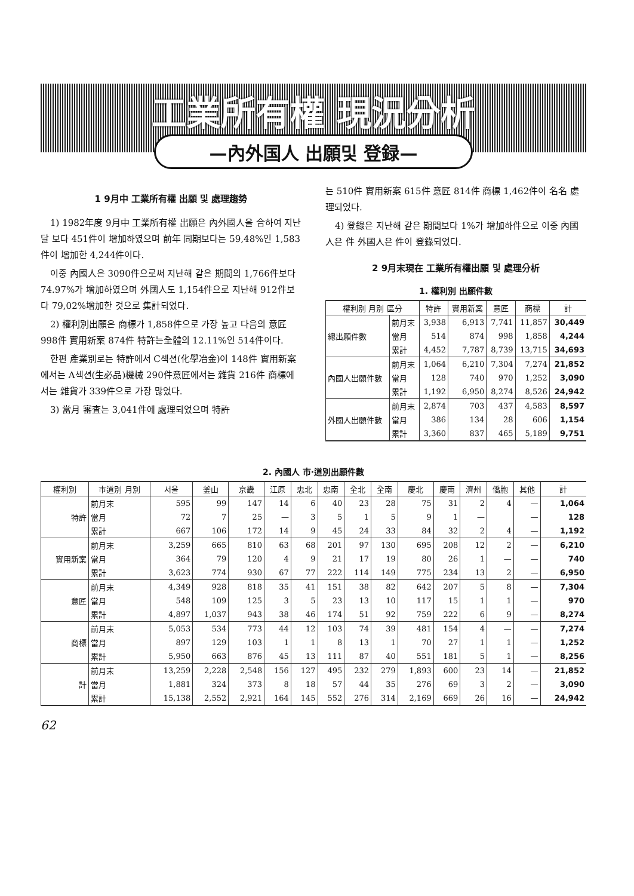工業所有權 現況分析
—內外国人 出願및 登録—
1 9月中 工業所有權 出願 및 處理趨勢
1) 1982年度 9月中 工業所有權 出願은 內外國人을 合하여 지난달 보다 451件이 增加하였으며 前年 同期보다는 59,48%인 1,583件이 增加한 4,244件이다.
이중 內國人은 3090件으로써 지난해 같은 期間의 1,766件보다 74.97%가 增加하였으며 外國人도 1,154件으로 지난해 912件보다 79,02%增加한 것으로 集計되었다.
2) 權利別出願은 商標가 1,858件으로 가장 높고 다음의 意匠 998件 實用新案 874件 特許는全體의 12.11%인 514件이다.
한편 產業別로는 特許에서 C섹션(化學冶金)이 148件 實用新案에서는 A섹션(生必品)機械 290件意匠에서는 雜貨 216件 商標에서는 雜貨가 339件으로 가장 많었다.
3) 當月 審査는 3,041件에 處理되었으며 特許
는 510件 實用新案 615件 意匠 814件 商標 1,462件이 名名 處理되었다.
4) 登錄은 지난해 같은 期間보다 1%가 增加하件으로 이중 內國人은 件 外國人은 件이 登錄되었다.
2 9月末現在 工業所有權出願 및 處理分析
1. 權利別 出願件數
| 權利別 月別 區分 | | 特許 | 實用新案 | 意匠 | 商標 | 計 |
| --- | --- | --- | --- | --- | --- | --- |
| 總出願件數 | 前月末 | 3,938 | 6,913 | 7,741 | 11,857 | 30,449 |
| | 當月 | 514 | 874 | 998 | 1,858 | 4,244 |
| | 累計 | 4,452 | 7,787 | 8,739 | 13,715 | 34,693 |
| 內國人出願件數 | 前月末 | 1,064 | 6,210 | 7,304 | 7,274 | 21,852 |
| | 當月 | 128 | 740 | 970 | 1,252 | 3,090 |
| | 累計 | 1,192 | 6,950 | 8,274 | 8,526 | 24,942 |
| 外國人出願件數 | 前月末 | 2,874 | 703 | 437 | 4,583 | 8,597 |
| | 當月 | 386 | 134 | 28 | 606 | 1,154 |
| | 累計 | 3,360 | 837 | 465 | 5,189 | 9,751 |
2. 內國人 市·道別出願件數
| 權利別 | 市道別 月別 | 서울 | 釜山 | 京畿 | 江原 | 忠北 | 忠南 | 全北 | 全南 | 慶北 | 慶南 | 濟州 | 僑胞 | 其他 | 計 |
| --- | --- | --- | --- | --- | --- | --- | --- | --- | --- | --- | --- | --- | --- | --- | --- |
| 特許 | 前月末 | 595 | 99 | 147 | 14 | 6 | 40 | 23 | 28 | 75 | 31 | 2 | 4 | — | 1,064 |
| | 當月 | 72 | 7 | 25 | — | 3 | 5 | 1 | 5 | 9 | 1 | — | | — | 128 |
| | 累計 | 667 | 106 | 172 | 14 | 9 | 45 | 24 | 33 | 84 | 32 | 2 | 4 | — | 1,192 |
| 實用新案 | 前月末 | 3,259 | 665 | 810 | 63 | 68 | 201 | 97 | 130 | 695 | 208 | 12 | 2 | — | 6,210 |
| | 當月 | 364 | 79 | 120 | 4 | 9 | 21 | 17 | 19 | 80 | 26 | 1 | — | — | 740 |
| | 累計 | 3,623 | 774 | 930 | 67 | 77 | 222 | 114 | 149 | 775 | 234 | 13 | 2 | — | 6,950 |
| 意匠 | 前月末 | 4,349 | 928 | 818 | 35 | 41 | 151 | 38 | 82 | 642 | 207 | 5 | 8 | — | 7,304 |
| | 當月 | 548 | 109 | 125 | 3 | 5 | 23 | 13 | 10 | 117 | 15 | 1 | 1 | — | 970 |
| | 累計 | 4,897 | 1,037 | 943 | 38 | 46 | 174 | 51 | 92 | 759 | 222 | 6 | 9 | — | 8,274 |
| 商標 | 前月末 | 5,053 | 534 | 773 | 44 | 12 | 103 | 74 | 39 | 481 | 154 | 4 | — | — | 7,274 |
| | 當月 | 897 | 129 | 103 | 1 | 1 | 8 | 13 | 1 | 70 | 27 | 1 | 1 | — | 1,252 |
| | 累計 | 5,950 | 663 | 876 | 45 | 13 | 111 | 87 | 40 | 551 | 181 | 5 | 1 | — | 8,256 |
| 計 | 前月末 | 13,259 | 2,228 | 2,548 | 156 | 127 | 495 | 232 | 279 | 1,893 | 600 | 23 | 14 | — | 21,852 |
| | 當月 | 1,881 | 324 | 373 | 8 | 18 | 57 | 44 | 35 | 276 | 69 | 3 | 2 | — | 3,090 |
| | 累計 | 15,138 | 2,552 | 2,921 | 164 | 145 | 552 | 276 | 314 | 2,169 | 669 | 26 | 16 | — | 24,942 |
62